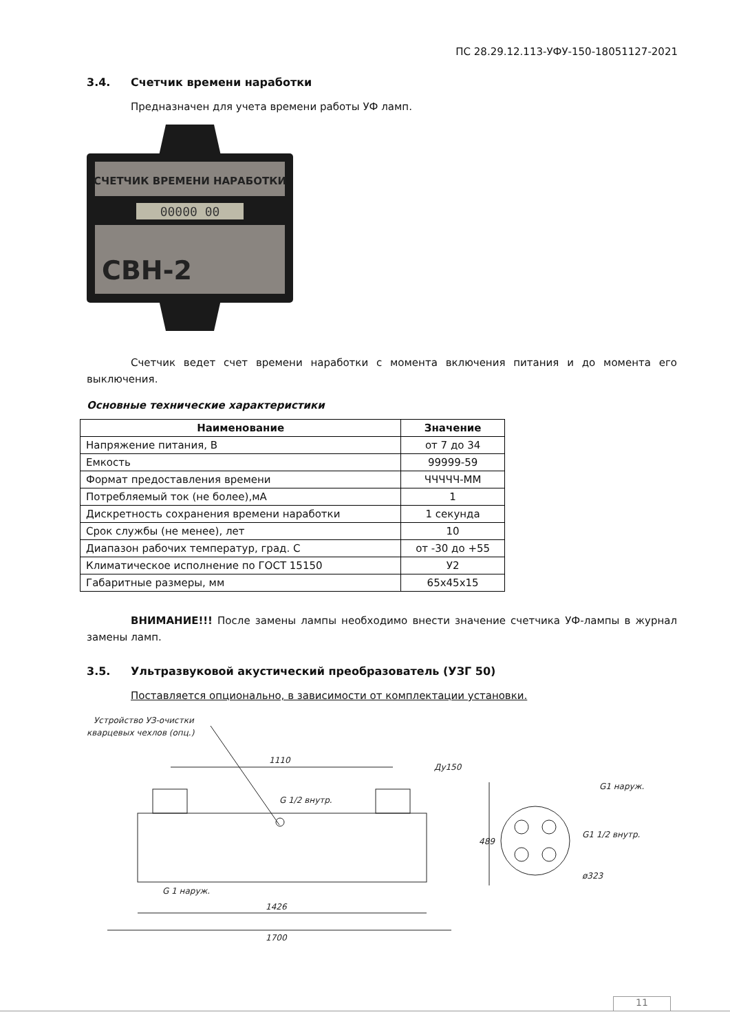ПС 28.29.12.113-УФУ-150-18051127-2021
3.4. Счетчик времени наработки
Предназначен для учета времени работы УФ ламп.
СЧЕТЧИК ВРЕМЕНИ НАРАБОТКИ
00000 00
СВН-2
Счетчик ведет счет времени наработки с момента включения питания и до момента его выключения.
Основные технические характеристики
| Наименование | Значение |
| --- | --- |
| Напряжение питания, В | от 7 до 34 |
| Емкость | 99999-59 |
| Формат предоставления времени | ЧЧЧЧЧ-ММ |
| Потребляемый ток (не более),мА | 1 |
| Дискретность сохранения времени наработки | 1 секунда |
| Срок службы (не менее), лет | 10 |
| Диапазон рабочих температур, град. С | от -30 до +55 |
| Климатическое исполнение по ГОСТ 15150 | У2 |
| Габаритные размеры, мм | 65х45х15 |
ВНИМАНИЕ!!! После замены лампы необходимо внести значение счетчика УФ-лампы в журнал замены ламп.
3.5. Ультразвуковой акустический преобразователь (УЗГ 50)
Поставляется опционально, в зависимости от комплектации установки.
Устройство УЗ-очистки
кварцевых чехлов (опц.)
1110
Ду150
G 1/2 внутр.
G 1 наруж.
1426
1700
489
G1 1/2 внутр.
ø323
G1 наруж.
11